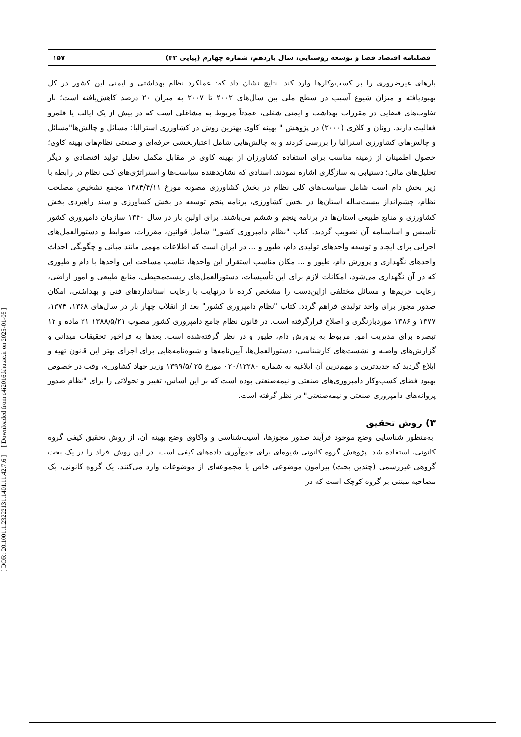[ DOR: 20.1001.1.23222131.1401.11.42.7.6 ] [ Downloaded from c4i2016.khu.ac.ir on 2025-01-05 ]
فصلنامه اقتصاد فضا و توسعه روستایی، سال یازدهم، شماره چهارم (پیاپی ۴۲) ۱۵۷
بارهای غیرضروری را بر کسب‌وکارها وارد کند. نتایج نشان داد که: عملکرد نظام بهداشتی و ایمنی این کشور در کل بهبودیافته و میزان شیوع آسیب در سطح ملی بین سال‌های ۲۰۰۲ تا ۲۰۰۷ به میزان ۲۰ درصد کاهش‌یافته است؛ بار تفاوت‌های قضایی در مقررات بهداشت و ایمنی شغلی، عمدتاً مربوط به مشاغلی است که در بیش از یک ایالت یا قلمرو فعالیت دارند. رونان و کلاری (۲۰۰۰) در پژوهش " بهینه کاوی بهترین روش در کشاورزی استرالیا: مسائل و چالش‌ها"مسائل و چالش‌های کشاورزی استرالیا را بررسی کردند و به چالش‌هایی شامل اعتباربخشی حرفه‌ای و صنعتی نظام‌های بهینه کاوی؛ حصول اطمینان از زمینه مناسب برای استفاده کشاورزان از بهینه کاوی در مقابل مکمل تحلیل تولید اقتصادی و دیگر تحلیل‌های مالی؛ دستیابی به سازگاری اشاره نمودند. اسنادی که نشان‌دهنده سیاست‌ها و استراتژی‌های کلی نظام در رابطه با زیر بخش دام است شامل سیاست‌های کلی نظام در بخش کشاورزی مصوبه مورخ ۱۳۸۴/۴/۱۱ مجمع تشخیص مصلحت نظام، چشم‌انداز بیست‌ساله استان‌ها در بخش کشاورزی، برنامه پنجم توسعه در بخش کشاورزی و سند راهبردی بخش کشاورزی و منابع طبیعی استان‌ها در برنامه پنجم و ششم می‌باشند. برای اولین بار در سال ۱۳۴۰ سازمان دامپروری کشور تأسیس و اساسنامه آن تصویب گردید. کتاب "نظام دامپروری کشور" شامل قوانین، مقررات، ضوابط و دستورالعمل‌های اجرایی برای ایجاد و توسعه واحدهای تولیدی دام، طیور و ... در ایران است که اطلاعات مهمی مانند مبانی و چگونگی احداث واحدهای نگهداری و پرورش دام، طیور و ... مکان مناسب استقرار این واحدها، تناسب مساحت این واحدها با دام و طیوری که در آن نگهداری می‌شود، امکانات لازم برای این تأسیسات، دستورالعمل‌های زیست‌محیطی، منابع طبیعی و امور اراضی، رعایت حریم‌ها و مسائل مختلفی ازاین‌دست را مشخص کرده تا درنهایت با رعایت استانداردهای فنی و بهداشتی، امکان صدور مجوز برای واحد تولیدی فراهم گردد. کتاب "نظام دامپروری کشور" بعد از انقلاب چهار بار در سال‌های ۱۳۶۸، ۱۳۷۴، ۱۳۷۷ و ۱۳۸۶ موردبازنگری و اصلاح قرارگرفته است. در قانون نظام جامع دامپروری کشور مصوب ۱۳۸۸/۵/۲۱ ۲۱ ماده و ۱۲ تبصره برای مدیریت امور مربوط به پرورش دام، طیور و در نظر گرفته‌شده است. بعدها به فراخور تحقیقات میدانی و گزارش‌های واصله و نشست‌های کارشناسی، دستورالعمل‌ها، آیین‌نامه‌ها و شیوه‌نامه‌هایی برای اجرای بهتر این قانون تهیه و ابلاغ گردید که جدیدترین و مهم‌ترین آن ابلاغیه به شماره ۰۲۰/۱۲۲۸۰ مورخ ۲۵ /۱۳۹۹/۵ وزیر جهاد کشاورزی وقت در خصوص بهبود فضای کسب‌وکار دامپروری‌های صنعتی و نیمه‌صنعتی بوده است که بر این اساس، تغییر و تحولاتی را برای "نظام صدور پروانه‌های دامپروری صنعتی و نیمه‌صنعتی" در نظر گرفته است.
۳) روش تحقیق
به‌منظور شناسایی وضع موجود فرآیند صدور مجوزها، آسیب‌شناسی و واکاوی وضع بهینه آن، از روش تحقیق کیفی گروه کانونی، استفاده شد. پژوهش گروه کانونی شیوه‌ای برای جمع‌آوری داده‌های کیفی است. در این روش افراد را در یک بحث گروهی غیررسمی (چندین بحث) پیرامون موضوعی خاص یا مجموعه‌ای از موضوعات وارد می‌کنند. یک گروه کانونی، یک مصاحبه مبتنی بر گروه کوچک است که در